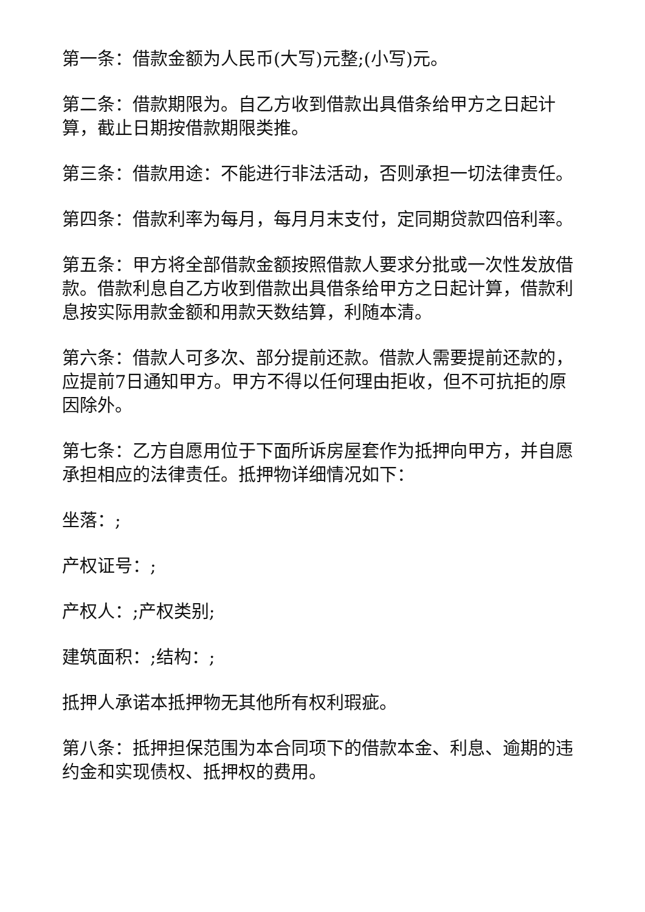第一条：借款金额为人民币(大写)元整;(小写)元。
第二条：借款期限为。自乙方收到借款出具借条给甲方之日起计算，截止日期按借款期限类推。
第三条：借款用途：不能进行非法活动，否则承担一切法律责任。
第四条：借款利率为每月，每月月末支付，定同期贷款四倍利率。
第五条：甲方将全部借款金额按照借款人要求分批或一次性发放借款。借款利息自乙方收到借款出具借条给甲方之日起计算，借款利息按实际用款金额和用款天数结算，利随本清。
第六条：借款人可多次、部分提前还款。借款人需要提前还款的，应提前7日通知甲方。甲方不得以任何理由拒收，但不可抗拒的原因除外。
第七条：乙方自愿用位于下面所诉房屋套作为抵押向甲方，并自愿承担相应的法律责任。抵押物详细情况如下：
坐落：;
产权证号：;
产权人：;产权类别;
建筑面积：;结构：;
抵押人承诺本抵押物无其他所有权利瑕疵。
第八条：抵押担保范围为本合同项下的借款本金、利息、逾期的违约金和实现债权、抵押权的费用。